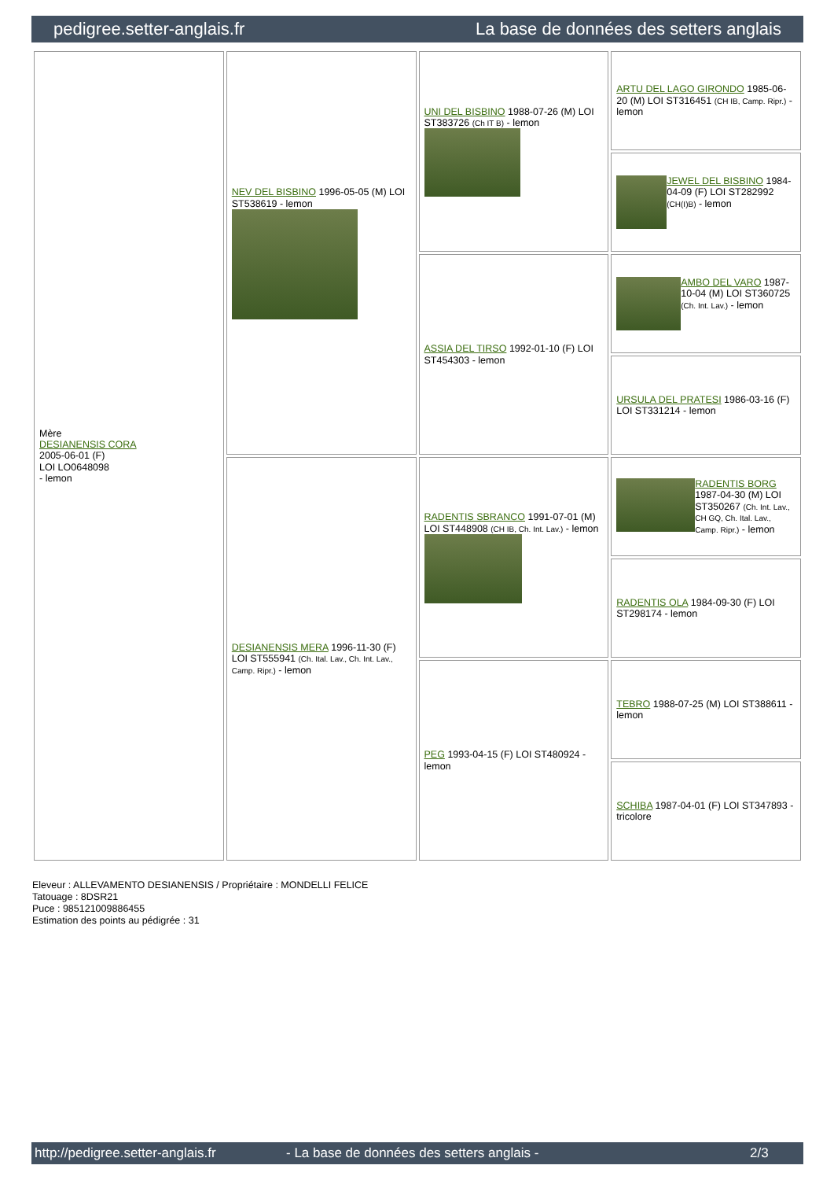pedigree.setter-anglais.fr La base de données des setters anglais
| Mère DESIANENSIS CORA 2005-06-01 (F) LOI LO0648098 - lemon | NEV DEL BISBINO 1996-05-05 (M) LOI ST538619 - lemon | UNI DEL BISBINO 1988-07-26 (M) LOI ST383726 (Ch IT B) - lemon | ARTU DEL LAGO GIRONDO 1985-06-20 (M) LOI ST316451 (CH IB, Camp. Ripr.) - lemon |
| | | | JEWEL DEL BISBINO 1984-04-09 (F) LOI ST282992 (CH(I)B) - lemon |
| | | ASSIA DEL TIRSO 1992-01-10 (F) LOI ST454303 - lemon | AMBO DEL VARO 1987-10-04 (M) LOI ST360725 (Ch. Int. Lav.) - lemon |
| | | | URSULA DEL PRATESI 1986-03-16 (F) LOI ST331214 - lemon |
| | DESIANENSIS MERA 1996-11-30 (F) LOI ST555941 (Ch. Ital. Lav., Ch. Int. Lav., Camp. Ripr.) - lemon | RADENTIS SBRANCO 1991-07-01 (M) LOI ST448908 (CH IB, Ch. Int. Lav.) - lemon | RADENTIS BORG 1987-04-30 (M) LOI ST350267 (Ch. Int. Lav., CH GQ, Ch. Ital. Lav., Camp. Ripr.) - lemon |
| | | | RADENTIS OLA 1984-09-30 (F) LOI ST298174 - lemon |
| | | PEG 1993-04-15 (F) LOI ST480924 - lemon | TEBRO 1988-07-25 (M) LOI ST388611 - lemon |
| | | | SCHIBA 1987-04-01 (F) LOI ST347893 - tricolore |
Eleveur : ALLEVAMENTO DESIANENSIS / Propriétaire : MONDELLI FELICE
Tatouage : 8DSR21
Puce : 985121009886455
Estimation des points au pédigrée : 31
http://pedigree.setter-anglais.fr - La base de données des setters anglais - 2/3